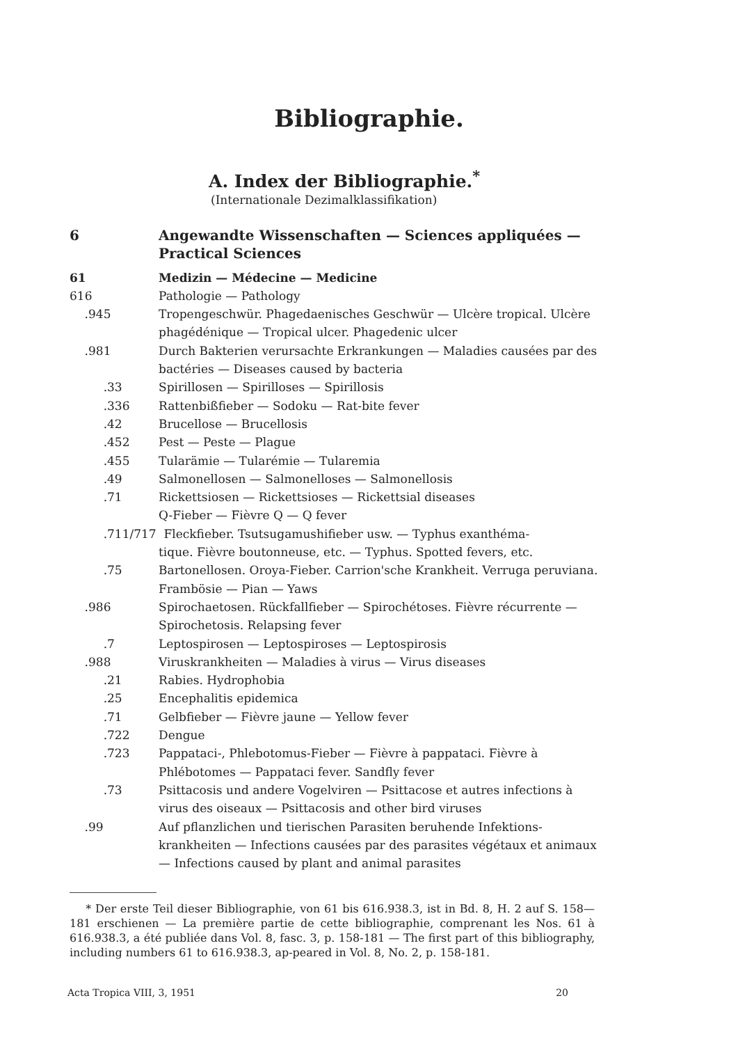Bibliographie.
A. Index der Bibliographie.<sup>*</sup>
(Internationale Dezimalklassifikation)
6 Angewandte Wissenschaften — Sciences appliquées — Practical Sciences
61 Medizin — Médecine — Medicine
616 Pathologie — Pathology
.945 Tropengeschwür. Phagedaenisches Geschwür — Ulcère tropical. Ulcère phagédénique — Tropical ulcer. Phagedenic ulcer
.981 Durch Bakterien verursachte Erkrankungen — Maladies causées par des bactéries — Diseases caused by bacteria
.33 Spirillosen — Spirilloses — Spirillosis
.336 Rattenbißfieber — Sodoku — Rat-bite fever
.42 Brucellose — Brucellosis
.452 Pest — Peste — Plague
.455 Tularämie — Tularémie — Tularemia
.49 Salmonellosen — Salmonelloses — Salmonellosis
.71 Rickettsiosen — Rickettsioses — Rickettsial diseases
Q-Fieber — Fièvre Q — Q fever
.711/717 Fleckfieber. Tsutsugamushifieber usw. — Typhus exanthéma-
tique. Fièvre boutonneuse, etc. — Typhus. Spotted fevers, etc.
.75 Bartonellosen. Oroya-Fieber. Carrion'sche Krankheit. Verruga peruviana. Frambösie — Pian — Yaws
.986 Spirochaetosen. Rückfallfieber — Spirochétoses. Fièvre récurrente — Spirochetosis. Relapsing fever
.7 Leptospirosen — Leptospiroses — Leptospirosis
.988 Viruskrankheiten — Maladies à virus — Virus diseases
.21 Rabies. Hydrophobia
.25 Encephalitis epidemica
.71 Gelbfieber — Fièvre jaune — Yellow fever
.722 Dengue
.723 Pappataci-, Phlebotomus-Fieber — Fièvre à pappataci. Fièvre à Phlébotomes — Pappataci fever. Sandfly fever
.73 Psittacosis und andere Vogelviren — Psittacose et autres infections à virus des oiseaux — Psittacosis and other bird viruses
.99 Auf pflanzlichen und tierischen Parasiten beruhende Infektions-krankheiten — Infections causées par des parasites végétaux et animaux — Infections caused by plant and animal parasites
* Der erste Teil dieser Bibliographie, von 61 bis 616.938.3, ist in Bd. 8, H. 2 auf S. 158—181 erschienen — La première partie de cette bibliographie, comprenant les Nos. 61 à 616.938.3, a été publiée dans Vol. 8, fasc. 3, p. 158-181 — The first part of this bibliography, including numbers 61 to 616.938.3, ap-peared in Vol. 8, No. 2, p. 158-181.
Acta Tropica VIII, 3, 1951 20